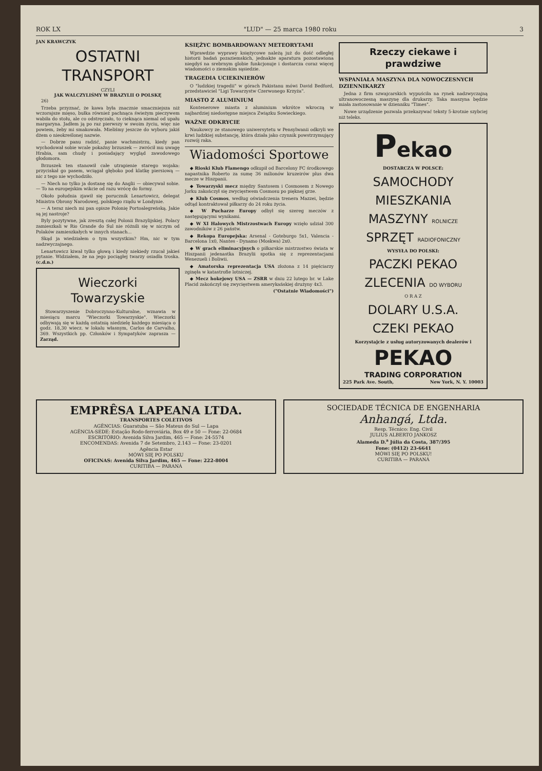ROK LX "LUD" — 25 marca 1980 roku 3
JAN KRAWCZYK
OSTATNI TRANSPORT
CZYLI
JAK WALCZYLIŚMY W BRAZYLII O POLSKĘ
26)
Trzeba przyznać, że kawa była znacznie smaczniejsza niż wczorajsze mięso, bułka również pachnąca świeżym pieczywem wabiła do stołu, ale co odstręczało, to cieknąca niemal od upału margaryna. Jadłem ją po raz pierwszy w swoim życiu, więc nie powiem, żeby mi smakowała. Mieliśmy jeszcze do wyboru jakiś dżem o nieokreślonej nazwie.
— Dobrze panu radzić, panie wachmistrzu, kiedy pan wychodował sobie wcale pokaźny brzuszek — zwrócił mu uwagę Hrabia, sam chudy i posiadający wygląd zawodowego głodomora.
Brzuszek ten stanowił całe utrapienie starego wojaka: przyciskał go pasem, wciągał głęboko pod klatkę piersiową — nic z tego nie wychodziło.
— Niech no tylko ja dostanę się do Anglii — obiecywał sobie. — To na europejskim wikcie od razu wrócę do formy.
Około południa zjawił się porucznik Lenartowicz, delegat Ministra Obrony Narodowej, polskiego rządu w Londynie.
— A teraz niech mi pan opisze Polonię Portoalegreńską. Jakie są jej nastroje?
Byly pozytywne, jak zresztą całej Polonii Brazylijskiej. Polacy zamieszkali w Rio Grande do Sul nie różnili się w niczym od Polaków zamieszkałych w innych stanach...
Skąd ja wiedziałem o tym wszystkim? Hm, nic w tym nadzwyczajnego.
Lenartowicz kiwał tylko głową i kiedy niekiedy rzucał jakieś pytanie. Widziałem, że na jego pociągłej twarzy osiadła troska. (c.d.n.)
Wieczorki Towarzyskie
Stowarzyszenie Dobroczynno-Kulturalne, wznawia w miesiącu marcu "Wieczorki Towarzyskie". Wieczorki odbywają się w każdą ostatnią niedzielę każdego miesiąca o godz. 18,30 wiecz. w lokalu własnym, Carlos de Carvalho, 369. Wszystkich pp. Członków i Sympatyków zaprasza — Zarząd.
KSIĘŻYC BOMBARDOWANY METEORYTAMI
Wprawdzie wyprawy księżycowe należą już do dość odległej historii badań pozaziemskich, jednakże aparatura pozostawiona niegdyś na srebrnym globie funkcjonuje i dostarcza coraz więcej wiadomości o ziemskim sąsiedzie.
TRAGEDIA UCIEKINIERÓW
O "ludzkiej tragedii" w górach Pakistanu mówi David Bedford, przedstawiciel "Ligi Towarzystw Czerwonego Krzyża".
MIASTO Z ALUMINIUM
Kontenerowe miasta z aluminium wkrótce wkroczą w najbardziej niedostępne miejsca Związku Sowieckiego.
WAŻNE ODKRYCIE
Naukowcy ze stanowego uniwersytetu w Pensylwanii odkryli we krwi ludzkiej substancję, która działa jako czynnik powstrzymujący rozwój raka.
Wiadomości Sportowe
◆ Rioski Klub Flamengo odkupił od Barcelony FC środkowego napastnika Roberto za sumę 36 milionów kruzeirów plus dwa mecze w Hiszpanii.
◆ Towarzyski mecz między Santosem i Cosmosem z Nowego Jorku zakończył się zwycięstwem Cosmosu po pięknej grze.
◆ Klub Cosmos, według oświadczenia trenera Mazzei, będzie odtąd kontraktował piłkarzy do 24 roku życia.
◆ W Pucharze Europy odbył się szereg meczów z następującymi wynikami.
◆ W XI Halowych Mistrzostwach Europy wzięło udział 300 zawodników z 26 państw.
◆ Rekopa Europejska: Arsenal - Goteburgo 5x1, Valencia - Barcelona 1x0, Nantes - Dynamo (Moskwa) 2x0.
◆ W grach eliminacyjnych o piłkarskie mistrzostwo świata w Hiszpanii jedenastka Brazylii spotka się z reprezentacjami Wenezueli i Boliwii.
◆ Amatorska reprezentacja USA złożona z 14 pięściarzy zginęła w katastrofie lotniczej.
◆ Mecz hokejowy USA — ZSRR w dniu 22 lutego br. w Lake Placid zakończył się zwycięstwem amerykańskiej drużyny 4x3.
("Ostatnie Wiadomości")
Rzeczy ciekawe i prawdziwe
WSPANIAŁA MASZYNA DLA NOWOCZESNYCH DZIENNIKARZY
Jedna z firm szwajcarskich wypuściła na rynek nadzwyczajną ultranowoczesną maszynę dla drukarzy. Taka maszyna będzie miała zastosowanie w dzienniku "Times".
Nowe urządzenie pozwala przekazywać teksty 5-krotnie szybciej niż teleks.
Pekao
DOSTARCZA W POLSCE:
SAMOCHODY
MIESZKANIA
MASZYNY ROLNICZE
SPRZĘT RADIOFONICZNY
WYSYŁA DO POLSKI:
PACZKI PEKAO
ZLECENIA DO WYBORU
O R A Z
DOLARY U.S.A.
CZEKI PEKAO
Korzystajcie z usług autoryzowanych dealerów i
PEKAO
TRADING CORPORATION
225 Park Ave. South, New York, N. Y. 10003
EMPRÊSA LAPEANA LTDA.
TRANSPORTES COLETIVOS
AGÊNCIAS: Guaratuba — São Mateus do Sul — Lapa
AGÊNCIA-SEDE: Estação Rodo-ferroviária, Box 49 e 50 — Fone: 22-0684
ESCRITÓRIO: Avenida Silva Jardim, 465 — Fone: 24-5574
ENCOMENDAS: Avenida 7 de Setembro, 2.143 — Fone: 23-0201
Agência Estar
MÓWI SIĘ PO POLSKU
OFICINAS: Avenida Silva Jardim, 465 — Fone: 222-8004
CURITIBA — PARANÁ
SOCIEDADE TÉCNICA DE ENGENHARIA
Anhangá, Ltda.
Resp. Técnico: Eng. Civil
JULIUS ALBERTO JANKOSZ
Alameda D.<sup>a</sup> Júlia da Costa, 387/395
Fone: (0412) 23-6641
MÓWI SIĘ PO POLSKU!
CURITIBA — PARANÁ